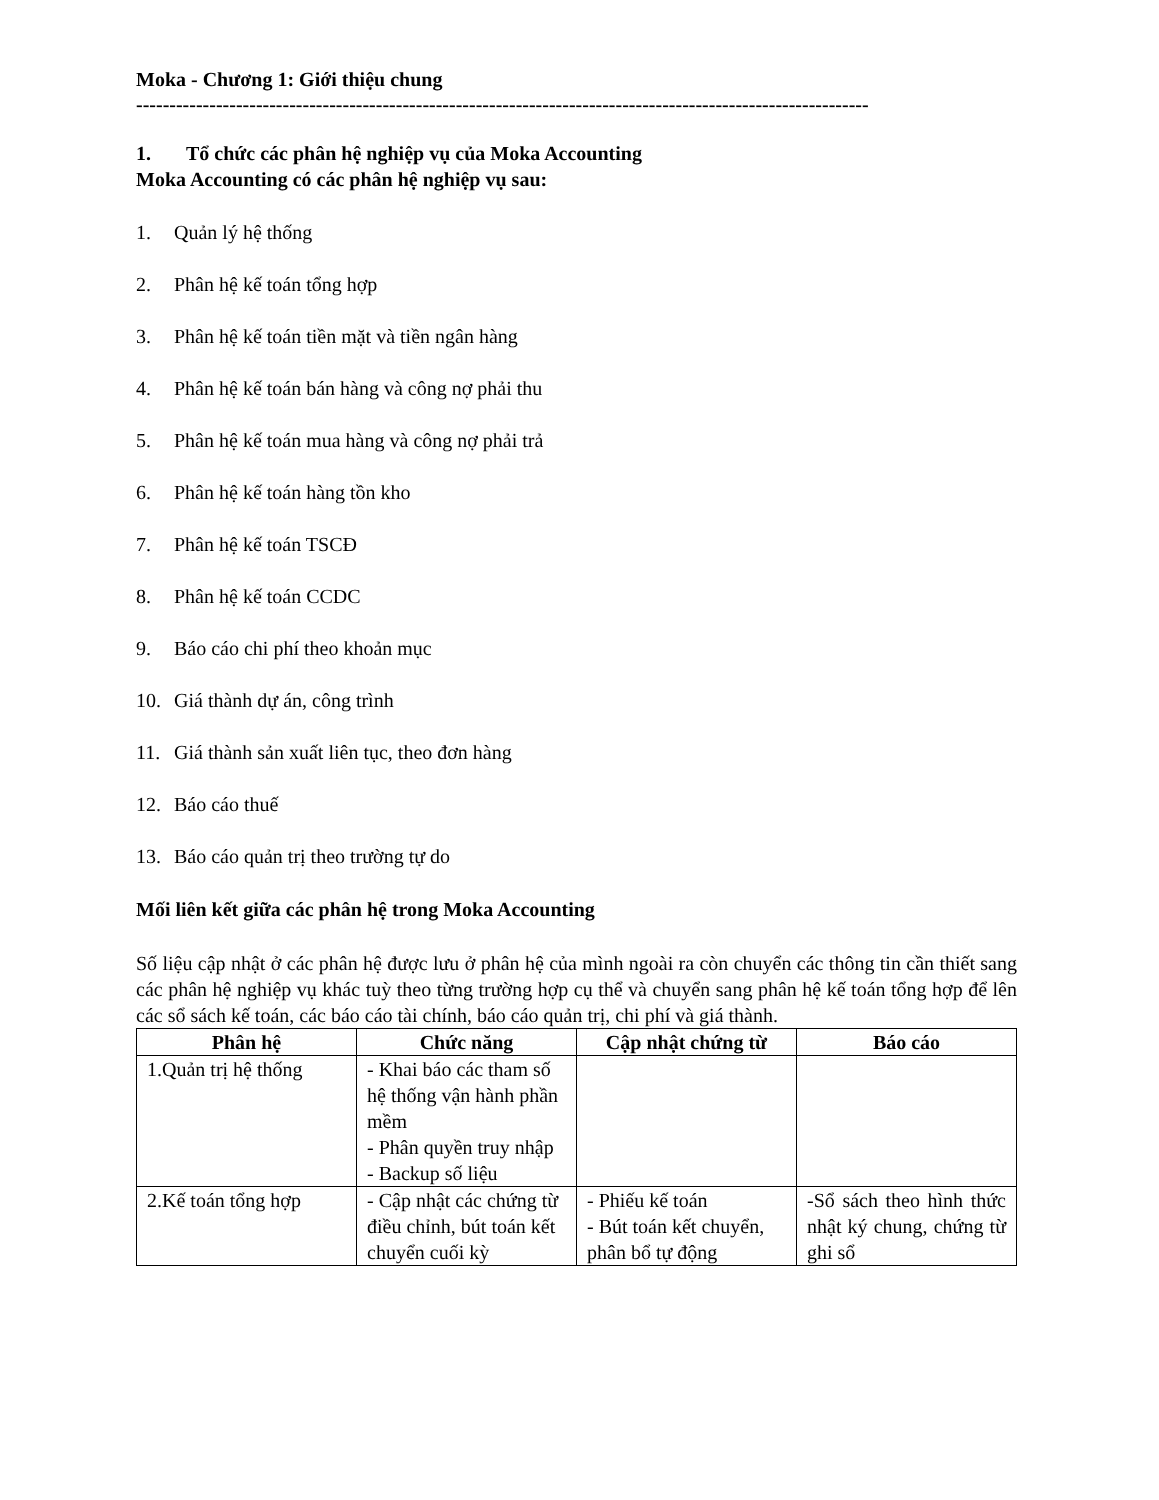Moka - Chương 1: Giới thiệu chung
--------------------------------------------------------------------------------------------------------------
1. Tổ chức các phân hệ nghiệp vụ của Moka Accounting
Moka Accounting có các phân hệ nghiệp vụ sau:
1. Quản lý hệ thống
2. Phân hệ kế toán tổng hợp
3. Phân hệ kế toán tiền mặt và tiền ngân hàng
4. Phân hệ kế toán bán hàng và công nợ phải thu
5. Phân hệ kế toán mua hàng và công nợ phải trả
6. Phân hệ kế toán hàng tồn kho
7. Phân hệ kế toán TSCĐ
8. Phân hệ kế toán CCDC
9. Báo cáo chi phí theo khoản mục
10. Giá thành dự án, công trình
11. Giá thành sản xuất liên tục, theo đơn hàng
12. Báo cáo thuế
13. Báo cáo quản trị theo trường tự do
Mối liên kết giữa các phân hệ trong Moka Accounting
Số liệu cập nhật ở các phân hệ được lưu ở phân hệ của mình ngoài ra còn chuyển các thông tin cần thiết sang các phân hệ nghiệp vụ khác tuỳ theo từng trường hợp cụ thể và chuyển sang phân hệ kế toán tổng hợp để lên các sổ sách kế toán, các báo cáo tài chính, báo cáo quản trị, chi phí và giá thành.
| Phân hệ | Chức năng | Cập nhật chứng từ | Báo cáo |
| --- | --- | --- | --- |
| 1.Quản trị hệ thống | - Khai báo các tham số hệ thống vận hành phần mềm - Phân quyền truy nhập - Backup số liệu | | |
| 2.Kế toán tổng hợp | - Cập nhật các chứng từ điều chỉnh, bút toán kết chuyển cuối kỳ | - Phiếu kế toán - Bút toán kết chuyển, phân bổ tự động | -Sổ sách theo hình thức nhật ký chung, chứng từ ghi sổ |